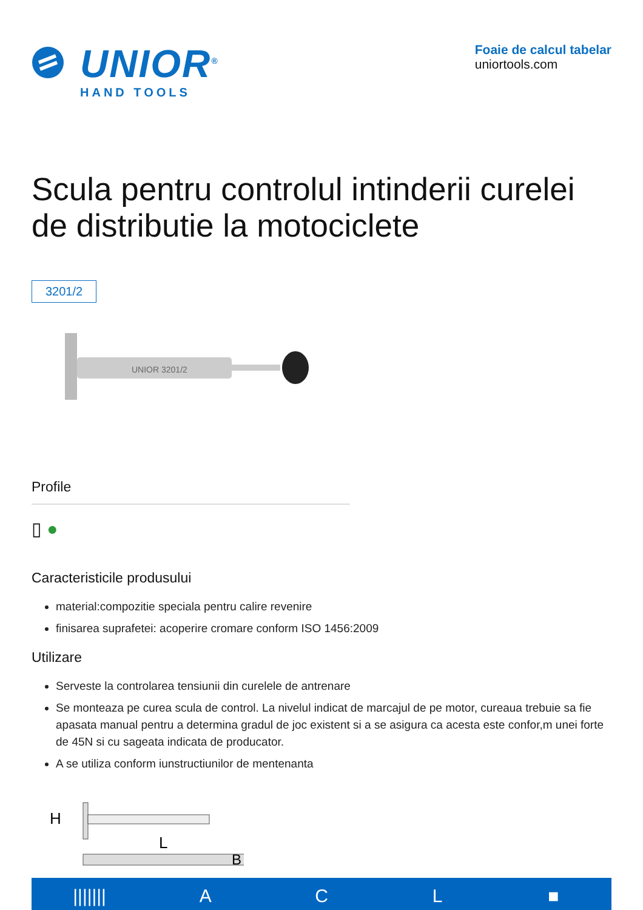UNIOR<sup>®</sup>
HAND TOOLS
Foaie de calcul tabelar
uniortools.com
Scula pentru controlul intinderii curelei de distributie la motociclete
3201/2
UNIOR 3201/2
Profile
▯ ●
Caracteristicile produsului
material:compozitie speciala pentru calire revenire
finisarea suprafetei: acoperire cromare conform ISO 1456:2009
Utilizare
Serveste la controlarea tensiunii din curelele de antrenare
Se monteaza pe curea scula de control. La nivelul indicat de marcajul de pe motor, cureaua trebuie sa fie apasata manual pentru a determina gradul de joc existent si a se asigura ca acesta este confor,m unei forte de 45N si cu sageata indicata de producator.
A se utiliza conform iunstructiunilor de mentenanta
H
L
B
||||||| A C L ■